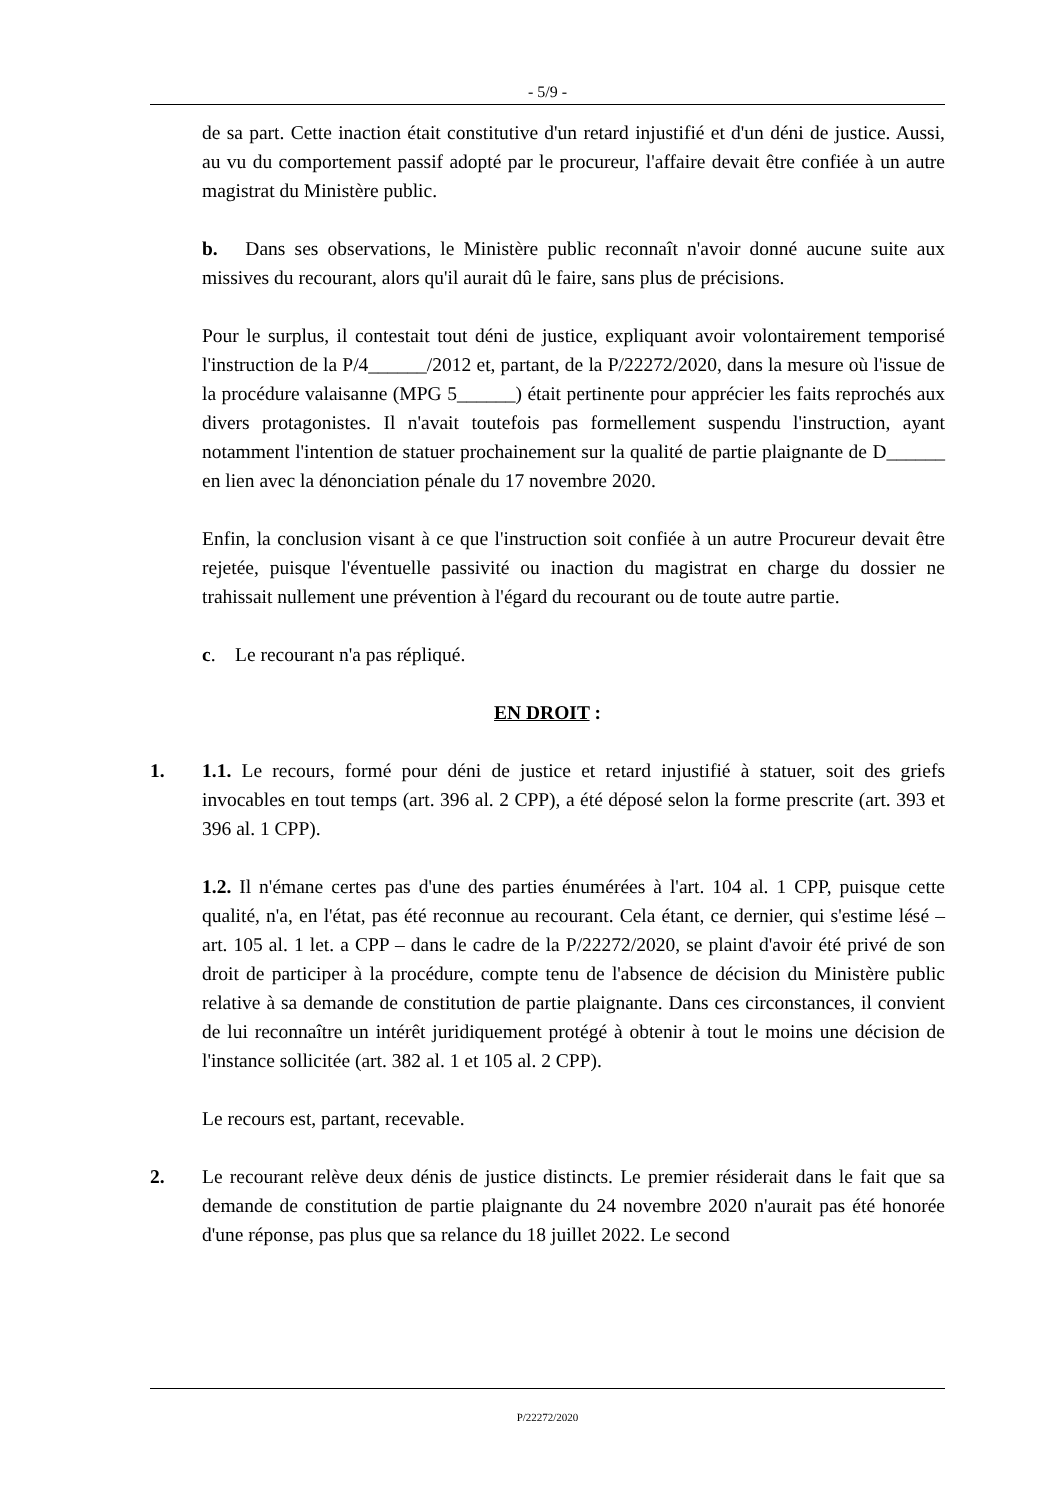- 5/9 -
de sa part. Cette inaction était constitutive d'un retard injustifié et d'un déni de justice. Aussi, au vu du comportement passif adopté par le procureur, l'affaire devait être confiée à un autre magistrat du Ministère public.
b. Dans ses observations, le Ministère public reconnaît n'avoir donné aucune suite aux missives du recourant, alors qu'il aurait dû le faire, sans plus de précisions.
Pour le surplus, il contestait tout déni de justice, expliquant avoir volontairement temporisé l'instruction de la P/4______/2012 et, partant, de la P/22272/2020, dans la mesure où l'issue de la procédure valaisanne (MPG 5______) était pertinente pour apprécier les faits reprochés aux divers protagonistes. Il n'avait toutefois pas formellement suspendu l'instruction, ayant notamment l'intention de statuer prochainement sur la qualité de partie plaignante de D______ en lien avec la dénonciation pénale du 17 novembre 2020.
Enfin, la conclusion visant à ce que l'instruction soit confiée à un autre Procureur devait être rejetée, puisque l'éventuelle passivité ou inaction du magistrat en charge du dossier ne trahissait nullement une prévention à l'égard du recourant ou de toute autre partie.
c. Le recourant n'a pas répliqué.
EN DROIT :
1. 1.1. Le recours, formé pour déni de justice et retard injustifié à statuer, soit des griefs invocables en tout temps (art. 396 al. 2 CPP), a été déposé selon la forme prescrite (art. 393 et 396 al. 1 CPP).
1.2. Il n'émane certes pas d'une des parties énumérées à l'art. 104 al. 1 CPP, puisque cette qualité, n'a, en l'état, pas été reconnue au recourant. Cela étant, ce dernier, qui s'estime lésé – art. 105 al. 1 let. a CPP – dans le cadre de la P/22272/2020, se plaint d'avoir été privé de son droit de participer à la procédure, compte tenu de l'absence de décision du Ministère public relative à sa demande de constitution de partie plaignante. Dans ces circonstances, il convient de lui reconnaître un intérêt juridiquement protégé à obtenir à tout le moins une décision de l'instance sollicitée (art. 382 al. 1 et 105 al. 2 CPP).
Le recours est, partant, recevable.
2. Le recourant relève deux dénis de justice distincts. Le premier résiderait dans le fait que sa demande de constitution de partie plaignante du 24 novembre 2020 n'aurait pas été honorée d'une réponse, pas plus que sa relance du 18 juillet 2022. Le second
P/22272/2020